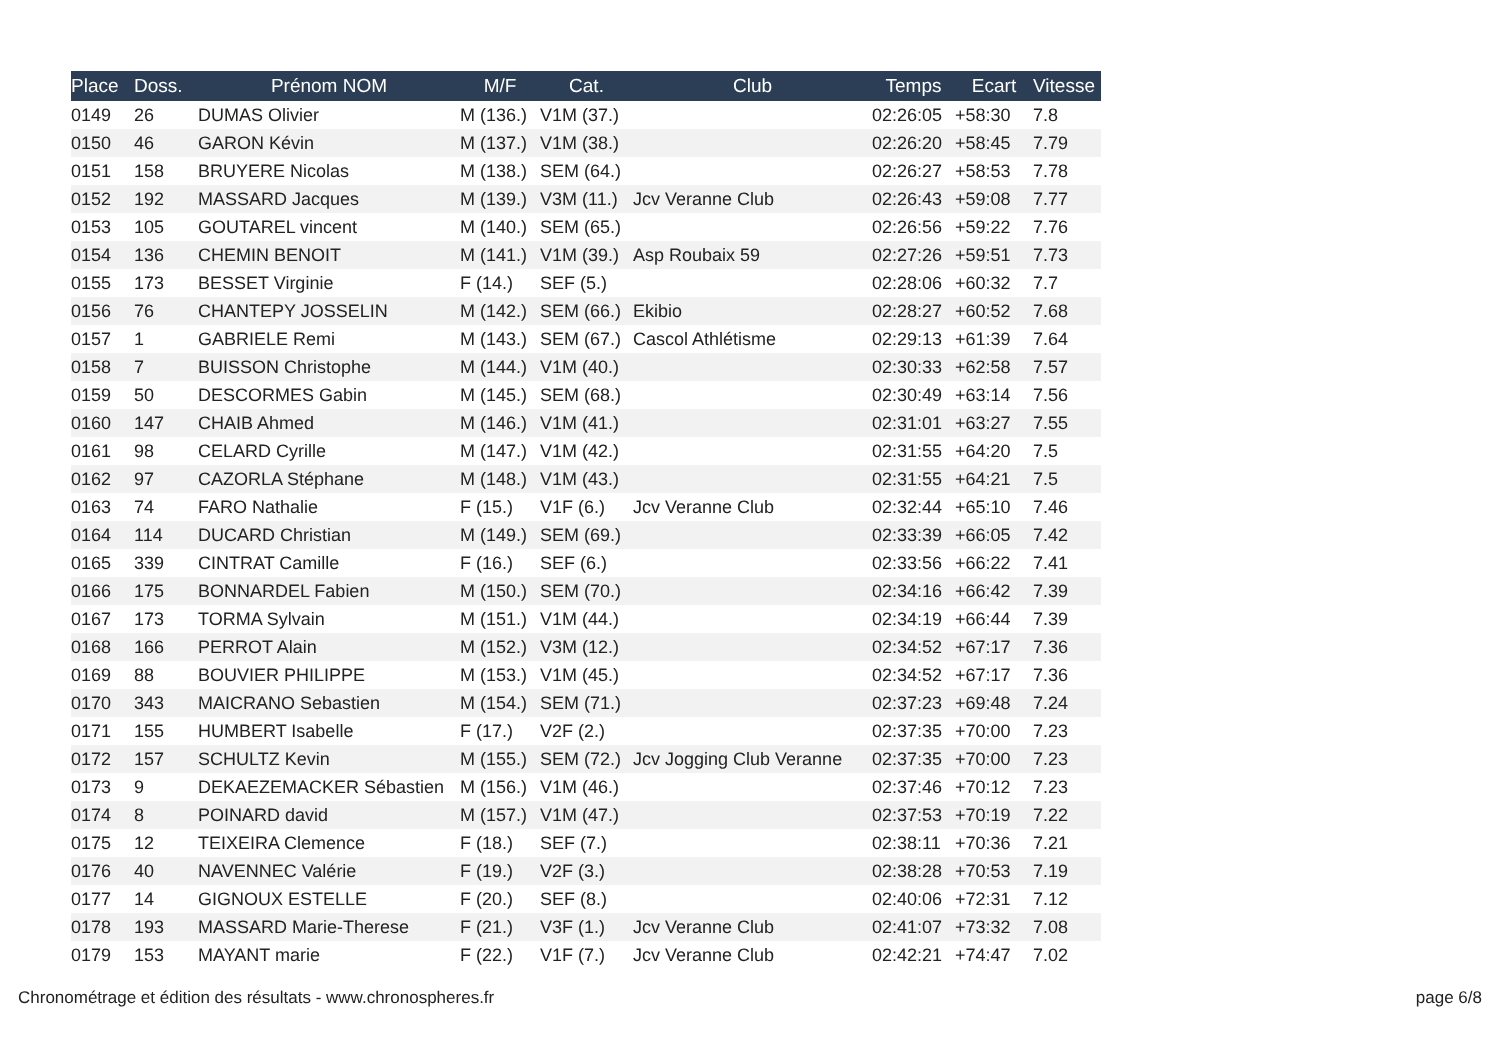| Place | Doss. | Prénom NOM | M/F | Cat. | Club | Temps | Ecart | Vitesse |
| --- | --- | --- | --- | --- | --- | --- | --- | --- |
| 0149 | 26 | DUMAS Olivier | M (136.) | V1M (37.) | | 02:26:05 | +58:30 | 7.8 |
| 0150 | 46 | GARON Kévin | M (137.) | V1M (38.) | | 02:26:20 | +58:45 | 7.79 |
| 0151 | 158 | BRUYERE Nicolas | M (138.) | SEM (64.) | | 02:26:27 | +58:53 | 7.78 |
| 0152 | 192 | MASSARD Jacques | M (139.) | V3M (11.) | Jcv Veranne Club | 02:26:43 | +59:08 | 7.77 |
| 0153 | 105 | GOUTAREL vincent | M (140.) | SEM (65.) | | 02:26:56 | +59:22 | 7.76 |
| 0154 | 136 | CHEMIN BENOIT | M (141.) | V1M (39.) | Asp Roubaix 59 | 02:27:26 | +59:51 | 7.73 |
| 0155 | 173 | BESSET Virginie | F (14.) | SEF (5.) | | 02:28:06 | +60:32 | 7.7 |
| 0156 | 76 | CHANTEPY JOSSELIN | M (142.) | SEM (66.) | Ekibio | 02:28:27 | +60:52 | 7.68 |
| 0157 | 1 | GABRIELE Remi | M (143.) | SEM (67.) | Cascol Athlétisme | 02:29:13 | +61:39 | 7.64 |
| 0158 | 7 | BUISSON Christophe | M (144.) | V1M (40.) | | 02:30:33 | +62:58 | 7.57 |
| 0159 | 50 | DESCORMES Gabin | M (145.) | SEM (68.) | | 02:30:49 | +63:14 | 7.56 |
| 0160 | 147 | CHAIB Ahmed | M (146.) | V1M (41.) | | 02:31:01 | +63:27 | 7.55 |
| 0161 | 98 | CELARD Cyrille | M (147.) | V1M (42.) | | 02:31:55 | +64:20 | 7.5 |
| 0162 | 97 | CAZORLA Stéphane | M (148.) | V1M (43.) | | 02:31:55 | +64:21 | 7.5 |
| 0163 | 74 | FARO Nathalie | F (15.) | V1F (6.) | Jcv Veranne Club | 02:32:44 | +65:10 | 7.46 |
| 0164 | 114 | DUCARD Christian | M (149.) | SEM (69.) | | 02:33:39 | +66:05 | 7.42 |
| 0165 | 339 | CINTRAT Camille | F (16.) | SEF (6.) | | 02:33:56 | +66:22 | 7.41 |
| 0166 | 175 | BONNARDEL Fabien | M (150.) | SEM (70.) | | 02:34:16 | +66:42 | 7.39 |
| 0167 | 173 | TORMA Sylvain | M (151.) | V1M (44.) | | 02:34:19 | +66:44 | 7.39 |
| 0168 | 166 | PERROT Alain | M (152.) | V3M (12.) | | 02:34:52 | +67:17 | 7.36 |
| 0169 | 88 | BOUVIER PHILIPPE | M (153.) | V1M (45.) | | 02:34:52 | +67:17 | 7.36 |
| 0170 | 343 | MAICRANO Sebastien | M (154.) | SEM (71.) | | 02:37:23 | +69:48 | 7.24 |
| 0171 | 155 | HUMBERT Isabelle | F (17.) | V2F (2.) | | 02:37:35 | +70:00 | 7.23 |
| 0172 | 157 | SCHULTZ Kevin | M (155.) | SEM (72.) | Jcv Jogging Club Veranne | 02:37:35 | +70:00 | 7.23 |
| 0173 | 9 | DEKAEZEMACKER Sébastien | M (156.) | V1M (46.) | | 02:37:46 | +70:12 | 7.23 |
| 0174 | 8 | POINARD david | M (157.) | V1M (47.) | | 02:37:53 | +70:19 | 7.22 |
| 0175 | 12 | TEIXEIRA Clemence | F (18.) | SEF (7.) | | 02:38:11 | +70:36 | 7.21 |
| 0176 | 40 | NAVENNEC Valérie | F (19.) | V2F (3.) | | 02:38:28 | +70:53 | 7.19 |
| 0177 | 14 | GIGNOUX ESTELLE | F (20.) | SEF (8.) | | 02:40:06 | +72:31 | 7.12 |
| 0178 | 193 | MASSARD Marie-Therese | F (21.) | V3F (1.) | Jcv Veranne Club | 02:41:07 | +73:32 | 7.08 |
| 0179 | 153 | MAYANT marie | F (22.) | V1F (7.) | Jcv Veranne Club | 02:42:21 | +74:47 | 7.02 |
Chronométrage et édition des résultats - www.chronospheres.fr page 6/8